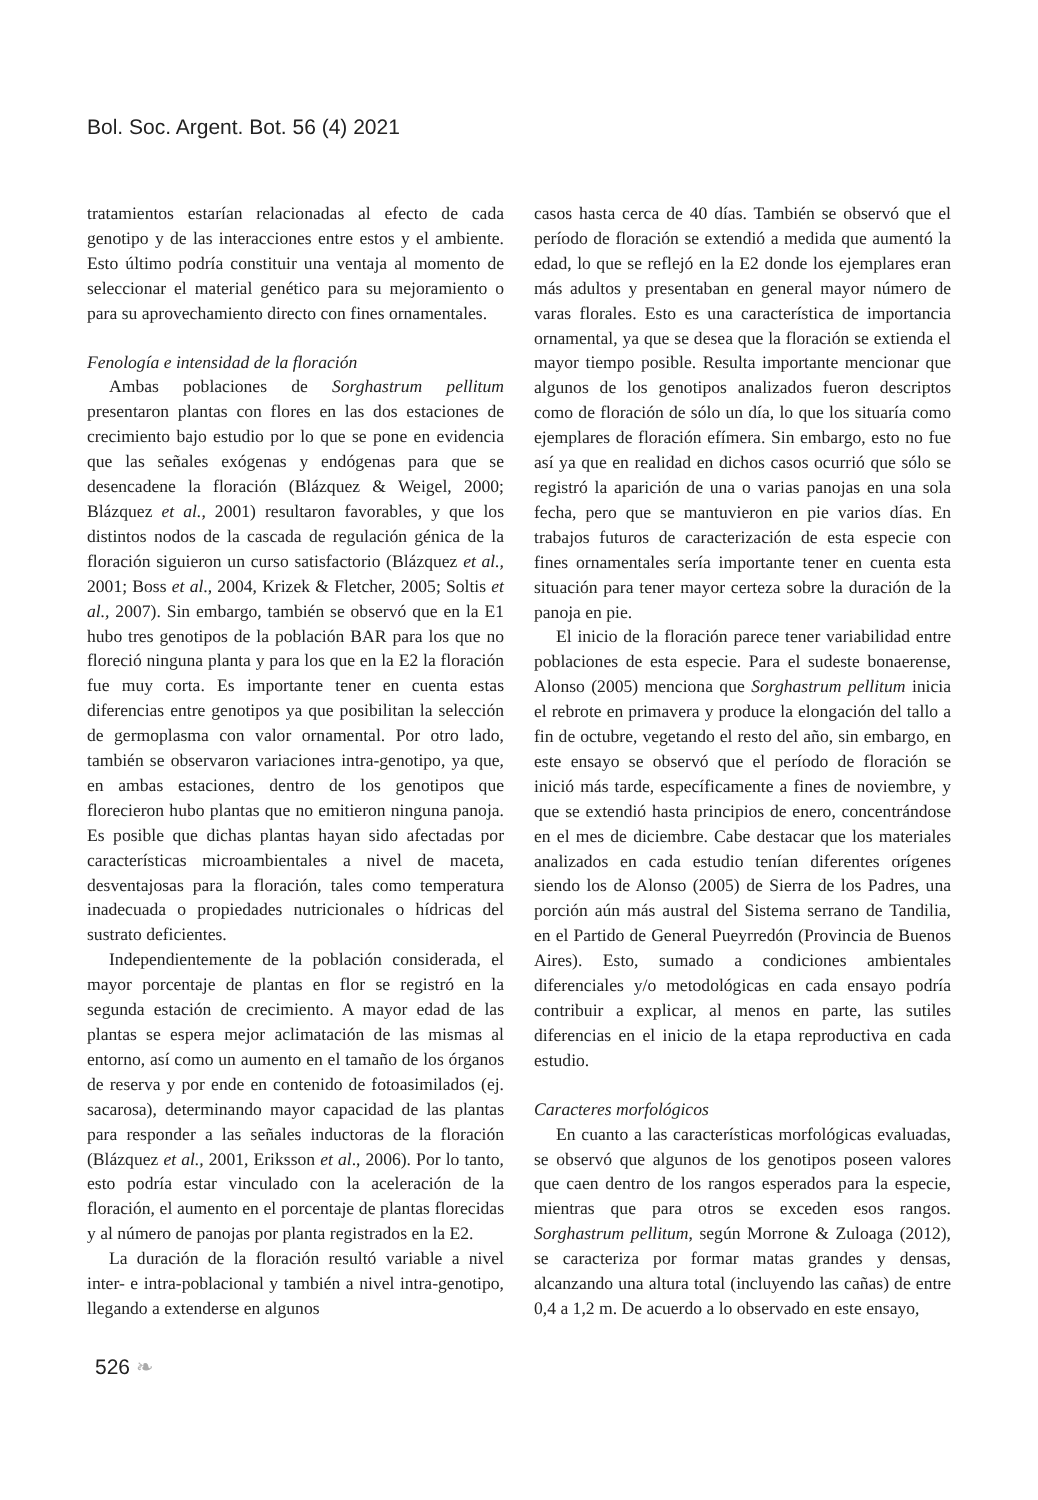Bol. Soc. Argent. Bot. 56 (4) 2021
tratamientos estarían relacionadas al efecto de cada genotipo y de las interacciones entre estos y el ambiente. Esto último podría constituir una ventaja al momento de seleccionar el material genético para su mejoramiento o para su aprovechamiento directo con fines ornamentales.
Fenología e intensidad de la floración
Ambas poblaciones de Sorghastrum pellitum presentaron plantas con flores en las dos estaciones de crecimiento bajo estudio por lo que se pone en evidencia que las señales exógenas y endógenas para que se desencadene la floración (Blázquez & Weigel, 2000; Blázquez et al., 2001) resultaron favorables, y que los distintos nodos de la cascada de regulación génica de la floración siguieron un curso satisfactorio (Blázquez et al., 2001; Boss et al., 2004, Krizek & Fletcher, 2005; Soltis et al., 2007). Sin embargo, también se observó que en la E1 hubo tres genotipos de la población BAR para los que no floreció ninguna planta y para los que en la E2 la floración fue muy corta. Es importante tener en cuenta estas diferencias entre genotipos ya que posibilitan la selección de germoplasma con valor ornamental. Por otro lado, también se observaron variaciones intra-genotipo, ya que, en ambas estaciones, dentro de los genotipos que florecieron hubo plantas que no emitieron ninguna panoja. Es posible que dichas plantas hayan sido afectadas por características microambientales a nivel de maceta, desventajosas para la floración, tales como temperatura inadecuada o propiedades nutricionales o hídricas del sustrato deficientes.
Independientemente de la población considerada, el mayor porcentaje de plantas en flor se registró en la segunda estación de crecimiento. A mayor edad de las plantas se espera mejor aclimatación de las mismas al entorno, así como un aumento en el tamaño de los órganos de reserva y por ende en contenido de fotoasimilados (ej. sacarosa), determinando mayor capacidad de las plantas para responder a las señales inductoras de la floración (Blázquez et al., 2001, Eriksson et al., 2006). Por lo tanto, esto podría estar vinculado con la aceleración de la floración, el aumento en el porcentaje de plantas florecidas y al número de panojas por planta registrados en la E2.
La duración de la floración resultó variable a nivel inter- e intra-poblacional y también a nivel intra-genotipo, llegando a extenderse en algunos
casos hasta cerca de 40 días. También se observó que el período de floración se extendió a medida que aumentó la edad, lo que se reflejó en la E2 donde los ejemplares eran más adultos y presentaban en general mayor número de varas florales. Esto es una característica de importancia ornamental, ya que se desea que la floración se extienda el mayor tiempo posible. Resulta importante mencionar que algunos de los genotipos analizados fueron descriptos como de floración de sólo un día, lo que los situaría como ejemplares de floración efímera. Sin embargo, esto no fue así ya que en realidad en dichos casos ocurrió que sólo se registró la aparición de una o varias panojas en una sola fecha, pero que se mantuvieron en pie varios días. En trabajos futuros de caracterización de esta especie con fines ornamentales sería importante tener en cuenta esta situación para tener mayor certeza sobre la duración de la panoja en pie.
El inicio de la floración parece tener variabilidad entre poblaciones de esta especie. Para el sudeste bonaerense, Alonso (2005) menciona que Sorghastrum pellitum inicia el rebrote en primavera y produce la elongación del tallo a fin de octubre, vegetando el resto del año, sin embargo, en este ensayo se observó que el período de floración se inició más tarde, específicamente a fines de noviembre, y que se extendió hasta principios de enero, concentrándose en el mes de diciembre. Cabe destacar que los materiales analizados en cada estudio tenían diferentes orígenes siendo los de Alonso (2005) de Sierra de los Padres, una porción aún más austral del Sistema serrano de Tandilia, en el Partido de General Pueyrredón (Provincia de Buenos Aires). Esto, sumado a condiciones ambientales diferenciales y/o metodológicas en cada ensayo podría contribuir a explicar, al menos en parte, las sutiles diferencias en el inicio de la etapa reproductiva en cada estudio.
Caracteres morfológicos
En cuanto a las características morfológicas evaluadas, se observó que algunos de los genotipos poseen valores que caen dentro de los rangos esperados para la especie, mientras que para otros se exceden esos rangos. Sorghastrum pellitum, según Morrone & Zuloaga (2012), se caracteriza por formar matas grandes y densas, alcanzando una altura total (incluyendo las cañas) de entre 0,4 a 1,2 m. De acuerdo a lo observado en este ensayo,
526 ❧